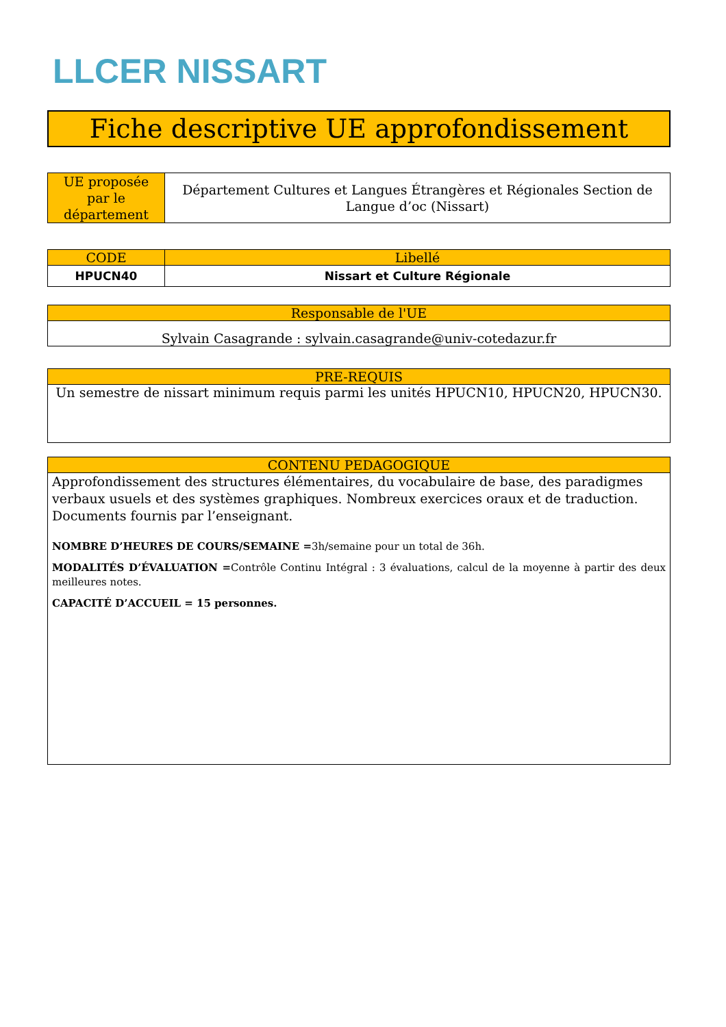LLCER NISSART
Fiche descriptive UE approfondissement
| UE proposée par le département | Département Cultures et Langues Étrangères et Régionales Section de Langue d’oc (Nissart) |
| CODE | Libellé |
| --- | --- |
| HPUCN40 | Nissart et Culture Régionale |
| Responsable de l'UE |
| --- |
| Sylvain Casagrande : sylvain.casagrande@univ-cotedazur.fr |
| PRE-REQUIS |
| --- |
| Un semestre de nissart minimum requis parmi les unités HPUCN10, HPUCN20, HPUCN30. |
| CONTENU PEDAGOGIQUE |
| --- |
| Approfondissement des structures élémentaires, du vocabulaire de base, des paradigmes verbaux usuels et des systèmes graphiques. Nombreux exercices oraux et de traduction. Documents fournis par l’enseignant. NOMBRE D’HEURES DE COURS/SEMAINE = 3h/semaine pour un total de 36h. MODALITÉS D’ÉVALUATION = Contrôle Continu Intégral : 3 évaluations, calcul de la moyenne à partir des deux meilleures notes. CAPACITÉ D’ACCUEIL = 15 personnes. |